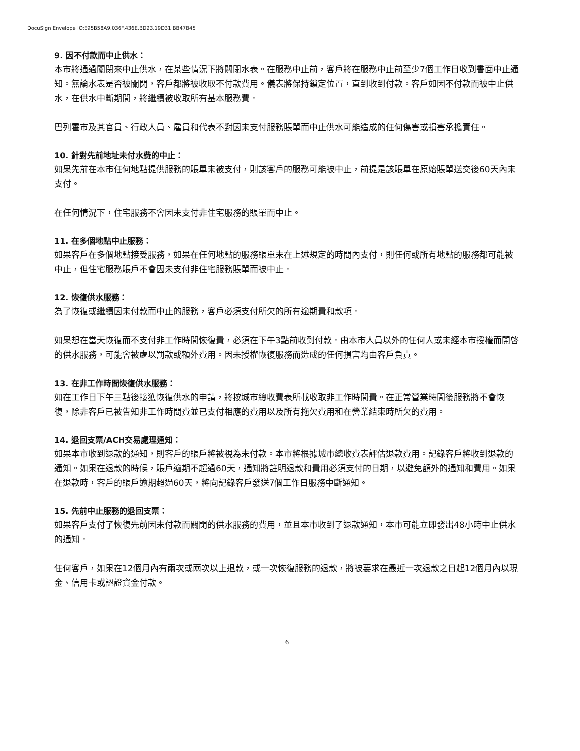DocuSign Envelope IO:E95B58A9.036F.436E.BD23.19D31 BB47B45
9. 因不付款而中止供水：
本市將通過關閉來中止供水，在某些情況下將關閉水表。在服務中止前，客戶將在服務中止前至少7個工作日收到書面中止通知。無論水表是否被關閉，客戶都將被收取不付款費用。儀表將保持鎖定位置，直到收到付款。客戶如因不付款而被中止供水，在供水中斷期間，將繼續被收取所有基本服務費。
巴列霍市及其官員、行政人員、雇員和代表不對因未支付服務賬單而中止供水可能造成的任何傷害或損害承擔責任。
10. 針對先前地址未付水费的中止：
如果先前在本市任何地點提供服務的賬單未被支付，則該客戶的服務可能被中止，前提是該賬單在原始賬單送交後60天內未支付。
在任何情況下，住宅服務不會因未支付非住宅服務的賬單而中止。
11. 在多個地點中止服務：
如果客戶在多個地點接受服務，如果在任何地點的服務賬單未在上述規定的時間內支付，則任何或所有地點的服務都可能被中止，但住宅服務賬戶不會因未支付非住宅服務賬單而被中止。
12. 恢復供水服務：
為了恢復或繼續因未付款而中止的服務，客戶必須支付所欠的所有逾期費和款項。
如果想在當天恢復而不支付非工作時間恢復費，必須在下午3點前收到付款。由本市人員以外的任何人或未經本市授權而開啓的供水服務，可能會被處以罰款或額外費用。因未授權恢復服務而造成的任何損害均由客戶負責。
13. 在非工作時間恢復供水服務：
如在工作日下午三點後接獲恢復供水的申請，將按城市總收費表所載收取非工作時間費。在正常營業時間後服務將不會恢復，除非客戶已被告知非工作時間費並已支付相應的費用以及所有拖欠費用和在營業結束時所欠的費用。
14. 退回支票/ACH交易處理通知：
如果本市收到退款的通知，則客戶的賬戶將被視為未付款。本市將根據城市總收費表評估退款費用。記錄客戶將收到退款的通知。如果在退款的時候，賬戶逾期不超過60天，通知將註明退款和費用必須支付的日期，以避免額外的通知和費用。如果在退款時，客戶的賬戶逾期超過60天，將向記錄客戶發送7個工作日服務中斷通知。
15. 先前中止服務的退回支票：
如果客戶支付了恢復先前因未付款而關閉的供水服務的費用，並且本市收到了退款通知，本市可能立即發出48小時中止供水的通知。
任何客戶，如果在12個月內有兩次或兩次以上退款，或一次恢復服務的退款，將被要求在最近一次退款之日起12個月內以現金、信用卡或認證資金付款。
6